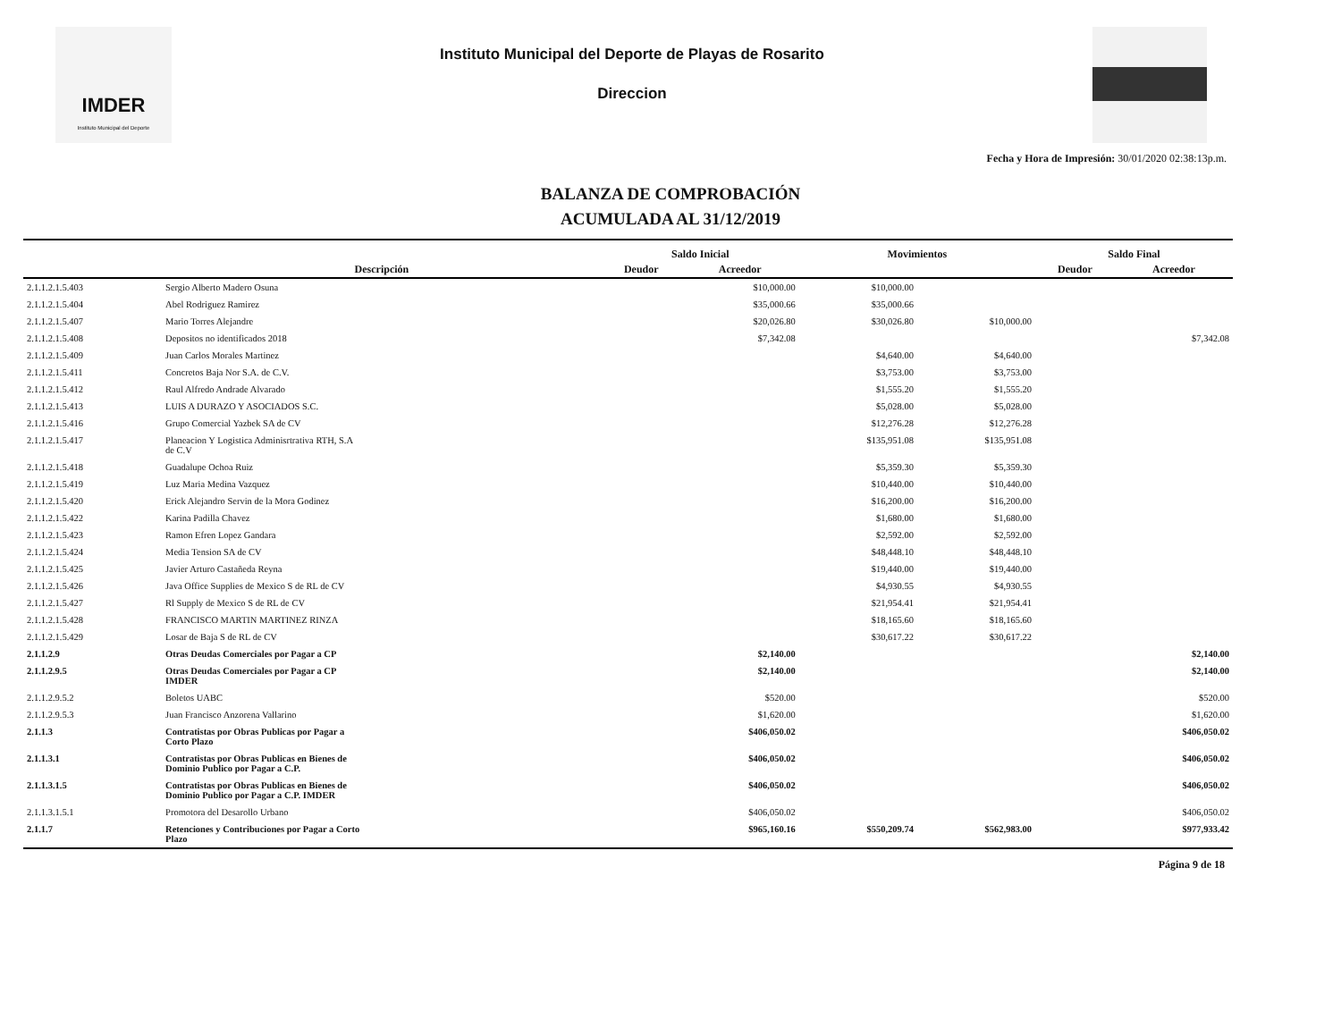IMDER
Instituto Municipal del Deporte
Instituto Municipal del Deporte de Playas de Rosarito
Direccion
Fecha y Hora de Impresión: 30/01/2020 02:38:13p.m.
BALANZA DE COMPROBACIÓN
ACUMULADA AL 31/12/2019
| | | Saldo Inicial | | Movimientos | | Saldo Final | |
| --- | --- | --- | --- | --- | --- | --- | --- |
| | Descripción | Deudor | Acreedor | | | Deudor | Acreedor |
| 2.1.1.2.1.5.403 | Sergio Alberto Madero Osuna | | $10,000.00 | $10,000.00 | | | |
| 2.1.1.2.1.5.404 | Abel Rodriguez Ramirez | | $35,000.66 | $35,000.66 | | | |
| 2.1.1.2.1.5.407 | Mario Torres Alejandre | | $20,026.80 | $30,026.80 | $10,000.00 | | |
| 2.1.1.2.1.5.408 | Depositos no identificados 2018 | | $7,342.08 | | | | $7,342.08 |
| 2.1.1.2.1.5.409 | Juan Carlos Morales Martinez | | | $4,640.00 | $4,640.00 | | |
| 2.1.1.2.1.5.411 | Concretos Baja Nor S.A. de C.V. | | | $3,753.00 | $3,753.00 | | |
| 2.1.1.2.1.5.412 | Raul Alfredo Andrade Alvarado | | | $1,555.20 | $1,555.20 | | |
| 2.1.1.2.1.5.413 | LUIS A DURAZO Y ASOCIADOS S.C. | | | $5,028.00 | $5,028.00 | | |
| 2.1.1.2.1.5.416 | Grupo Comercial Yazbek SA de CV | | | $12,276.28 | $12,276.28 | | |
| 2.1.1.2.1.5.417 | Planeacion Y Logistica Adminisrtrativa RTH, S.A de C.V | | | $135,951.08 | $135,951.08 | | |
| 2.1.1.2.1.5.418 | Guadalupe Ochoa Ruiz | | | $5,359.30 | $5,359.30 | | |
| 2.1.1.2.1.5.419 | Luz Maria Medina Vazquez | | | $10,440.00 | $10,440.00 | | |
| 2.1.1.2.1.5.420 | Erick Alejandro Servin de la Mora Godinez | | | $16,200.00 | $16,200.00 | | |
| 2.1.1.2.1.5.422 | Karina Padilla Chavez | | | $1,680.00 | $1,680.00 | | |
| 2.1.1.2.1.5.423 | Ramon Efren Lopez Gandara | | | $2,592.00 | $2,592.00 | | |
| 2.1.1.2.1.5.424 | Media Tension SA de CV | | | $48,448.10 | $48,448.10 | | |
| 2.1.1.2.1.5.425 | Javier Arturo Castañeda Reyna | | | $19,440.00 | $19,440.00 | | |
| 2.1.1.2.1.5.426 | Java Office Supplies de Mexico S de RL de CV | | | $4,930.55 | $4,930.55 | | |
| 2.1.1.2.1.5.427 | Rl Supply de Mexico S de RL de CV | | | $21,954.41 | $21,954.41 | | |
| 2.1.1.2.1.5.428 | FRANCISCO MARTIN MARTINEZ RINZA | | | $18,165.60 | $18,165.60 | | |
| 2.1.1.2.1.5.429 | Losar de Baja S de RL de CV | | | $30,617.22 | $30,617.22 | | |
| 2.1.1.2.9 | Otras Deudas Comerciales por Pagar a CP | | $2,140.00 | | | | $2,140.00 |
| 2.1.1.2.9.5 | Otras Deudas Comerciales por Pagar a CP IMDER | | $2,140.00 | | | | $2,140.00 |
| 2.1.1.2.9.5.2 | Boletos UABC | | $520.00 | | | | $520.00 |
| 2.1.1.2.9.5.3 | Juan Francisco Anzorena Vallarino | | $1,620.00 | | | | $1,620.00 |
| 2.1.1.3 | Contratistas por Obras Publicas por Pagar a Corto Plazo | | $406,050.02 | | | | $406,050.02 |
| 2.1.1.3.1 | Contratistas por Obras Publicas en Bienes de Dominio Publico por Pagar a C.P. | | $406,050.02 | | | | $406,050.02 |
| 2.1.1.3.1.5 | Contratistas por Obras Publicas en Bienes de Dominio Publico por Pagar a C.P. IMDER | | $406,050.02 | | | | $406,050.02 |
| 2.1.1.3.1.5.1 | Promotora del Desarollo Urbano | | $406,050.02 | | | | $406,050.02 |
| 2.1.1.7 | Retenciones y Contribuciones por Pagar a Corto Plazo | | $965,160.16 | $550,209.74 | $562,983.00 | | $977,933.42 |
Página 9 de 18